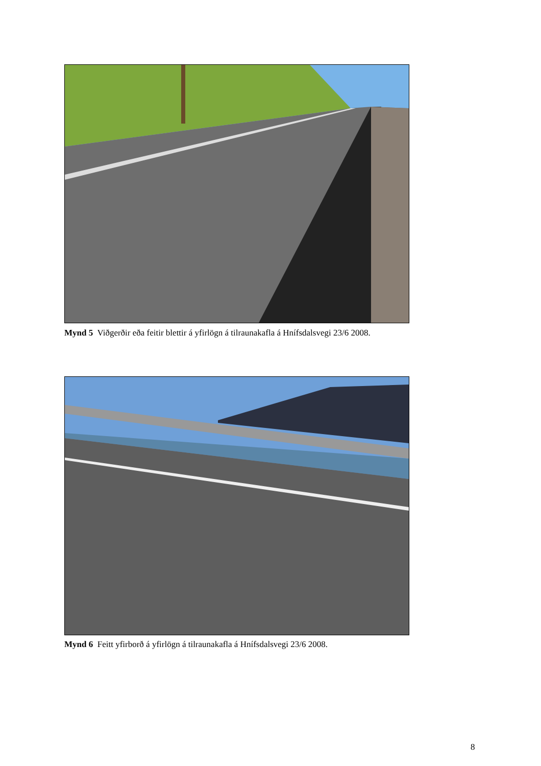Mynd 5 Viðgerðir eða feitir blettir á yfirlögn á tilraunakafla á Hnífsdalsvegi 23/6 2008.
Mynd 6 Feitt yfirborð á yfirlögn á tilraunakafla á Hnífsdalsvegi 23/6 2008.
8